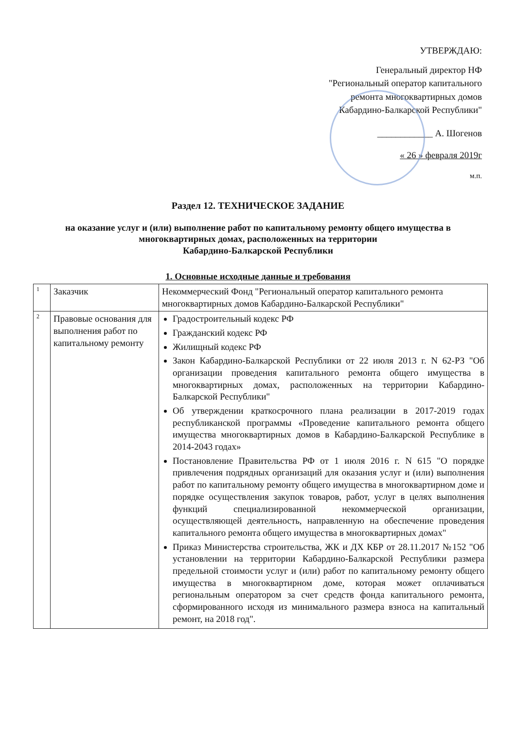УТВЕРЖДАЮ:
Генеральный директор НФ
"Региональный оператор капитального
ремонта многоквартирных домов
Кабардино-Балкарской Республики"
____________ А. Шогенов
« 26 » февраля 2019г
м.п.
Раздел 12. ТЕХНИЧЕСКОЕ ЗАДАНИЕ
на оказание услуг и (или) выполнение работ по капитальному ремонту общего имущества в многоквартирных домах, расположенных на территории
Кабардино-Балкарской Республики
1. Основные исходные данные и требования
| 1 | Заказчик | Некоммерческий Фонд "Региональный оператор капитального ремонта многоквартирных домов Кабардино-Балкарской Республики" |
| 2 | Правовые основания для выполнения работ по капитальному ремонту | Градостроительный кодекс РФ Гражданский кодекс РФ Жилищный кодекс РФ Закон Кабардино-Балкарской Республики от 22 июля 2013 г. N 62-РЗ "Об организации проведения капитального ремонта общего имущества в многоквартирных домах, расположенных на территории Кабардино-Балкарской Республики" Об утверждении краткосрочного плана реализации в 2017-2019 годах республиканской программы «Проведение капитального ремонта общего имущества многоквартирных домов в Кабардино-Балкарской Республике в 2014-2043 годах» Постановление Правительства РФ от 1 июля 2016 г. N 615 "О порядке привлечения подрядных организаций для оказания услуг и (или) выполнения работ по капитальному ремонту общего имущества в многоквартирном доме и порядке осуществления закупок товаров, работ, услуг в целях выполнения функций специализированной некоммерческой организации, осуществляющей деятельность, направленную на обеспечение проведения капитального ремонта общего имущества в многоквартирных домах" Приказ Министерства строительства, ЖК и ДХ КБР от 28.11.2017 №152 "Об установлении на территории Кабардино-Балкарской Республики размера предельной стоимости услуг и (или) работ по капитальному ремонту общего имущества в многоквартирном доме, которая может оплачиваться региональным оператором за счет средств фонда капитального ремонта, сформированного исходя из минимального размера взноса на капитальный ремонт, на 2018 год". |